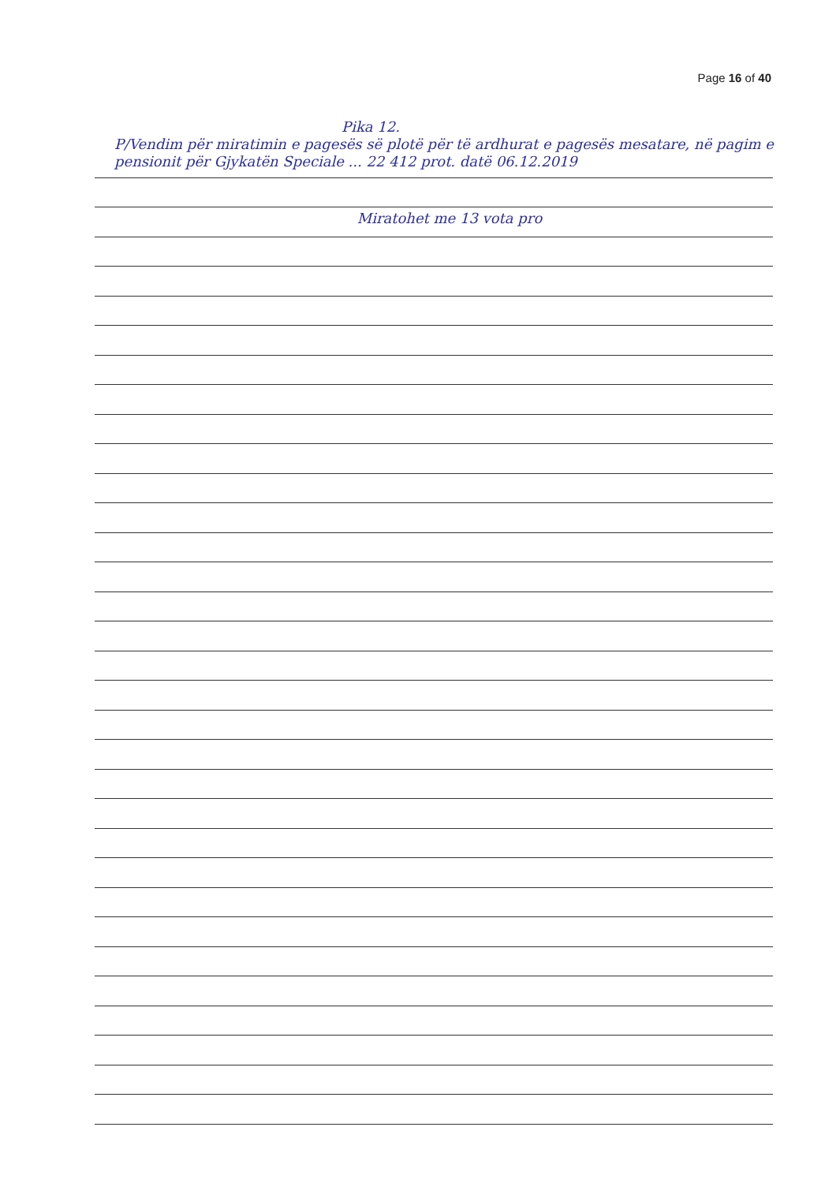Page 16 of 40
Pika 12.
P/Vendim për miratimin e pagesës së plotë për të ardhurat e pagesës mesatare, në pagim e pensionit për Gjykatën Speciale ... 22 412 prot. datë 06.12.2019
Miratohet me 13 vota pro